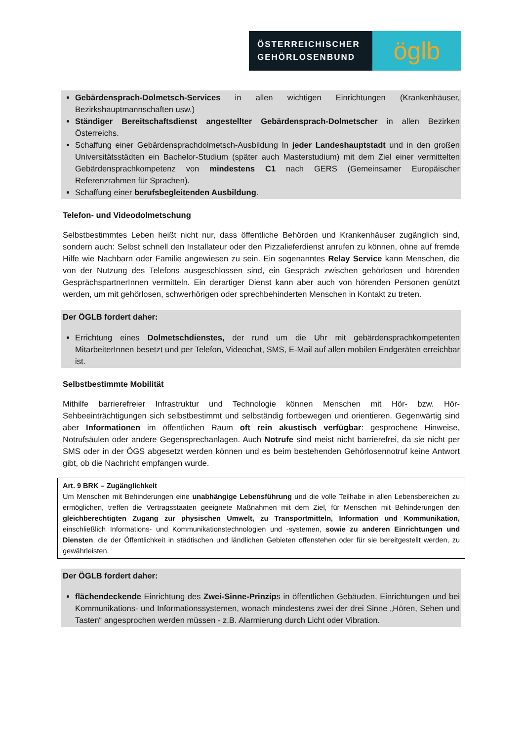ÖSTERREICHISCHER GEHÖRLOSENBUND
öglb
Gebärdensprach-Dolmetsch-Services in allen wichtigen Einrichtungen (Krankenhäuser, Bezirkshauptmannschaften usw.)
Ständiger Bereitschaftsdienst angestellter Gebärdensprach-Dolmetscher in allen Bezirken Österreichs.
Schaffung einer Gebärdensprachdolmetsch-Ausbildung In jeder Landeshauptstadt und in den großen Universitätsstädten ein Bachelor-Studium (später auch Masterstudium) mit dem Ziel einer vermittelten Gebärdensprachkompetenz von mindestens C1 nach GERS (Gemeinsamer Europäischer Referenzrahmen für Sprachen).
Schaffung einer berufsbegleitenden Ausbildung.
Telefon- und Videodolmetschung
Selbstbestimmtes Leben heißt nicht nur, dass öffentliche Behörden und Krankenhäuser zugänglich sind, sondern auch: Selbst schnell den Installateur oder den Pizzalieferdienst anrufen zu können, ohne auf fremde Hilfe wie Nachbarn oder Familie angewiesen zu sein. Ein sogenanntes Relay Service kann Menschen, die von der Nutzung des Telefons ausgeschlossen sind, ein Gespräch zwischen gehörlosen und hörenden GesprächspartnerInnen vermitteln. Ein derartiger Dienst kann aber auch von hörenden Personen genützt werden, um mit gehörlosen, schwerhörigen oder sprechbehinderten Menschen in Kontakt zu treten.
Der ÖGLB fordert daher:
Errichtung eines Dolmetschdienstes, der rund um die Uhr mit gebärdensprachkompetenten MitarbeiterInnen besetzt und per Telefon, Videochat, SMS, E-Mail auf allen mobilen Endgeräten erreichbar ist.
Selbstbestimmte Mobilität
Mithilfe barrierefreier Infrastruktur und Technologie können Menschen mit Hör- bzw. Hör-Sehbeeinträchtigungen sich selbstbestimmt und selbständig fortbewegen und orientieren. Gegenwärtig sind aber Informationen im öffentlichen Raum oft rein akustisch verfügbar: gesprochene Hinweise, Notrufsäulen oder andere Gegensprechanlagen. Auch Notrufe sind meist nicht barrierefrei, da sie nicht per SMS oder in der ÖGS abgesetzt werden können und es beim bestehenden Gehörlosennotruf keine Antwort gibt, ob die Nachricht empfangen wurde.
Art. 9 BRK – Zugänglichkeit
Um Menschen mit Behinderungen eine unabhängige Lebensführung und die volle Teilhabe in allen Lebensbereichen zu ermöglichen, treffen die Vertragsstaaten geeignete Maßnahmen mit dem Ziel, für Menschen mit Behinderungen den gleichberechtigten Zugang zur physischen Umwelt, zu Transportmitteln, Information und Kommunikation, einschließlich Informations- und Kommunikationstechnologien und -systemen, sowie zu anderen Einrichtungen und Diensten, die der Öffentlichkeit in städtischen und ländlichen Gebieten offenstehen oder für sie bereitgestellt werden, zu gewährleisten.
Der ÖGLB fordert daher:
flächendeckende Einrichtung des Zwei-Sinne-Prinzips in öffentlichen Gebäuden, Einrichtungen und bei Kommunikations- und Informationssystemen, wonach mindestens zwei der drei Sinne „Hören, Sehen und Tasten“ angesprochen werden müssen - z.B. Alarmierung durch Licht oder Vibration.